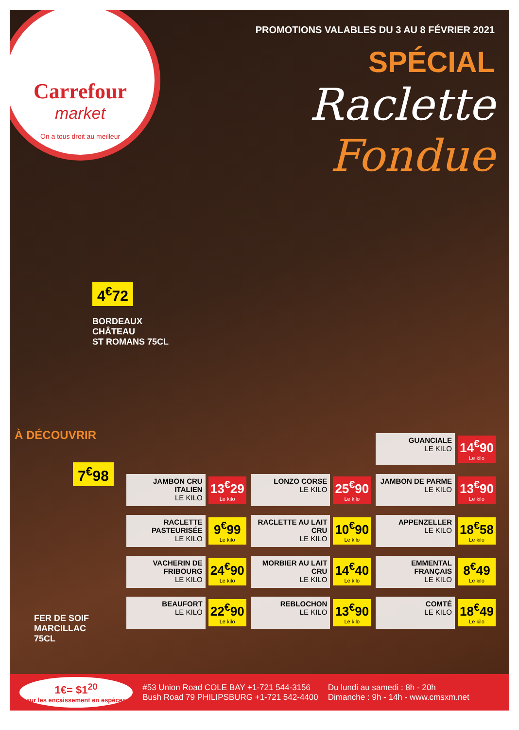Carrefour
market
On a tous droit au meilleur
PROMOTIONS VALABLES DU 3 AU 8 FÉVRIER 2021
SPÉCIAL
Raclette
Fondue
4<sup>€</sup>72
BORDEAUX
CHÂTEAU
ST ROMANS 75CL
7<sup>€</sup>98
À DÉCOUVRIR
FER DE SOIF
MARCILLAC
75CL
GUANCIALE
LE KILO
14<sup>€</sup>90
Le kilo
JAMBON CRU ITALIEN
LE KILO
13<sup>€</sup>29
Le kilo
LONZO CORSE
LE KILO
25<sup>€</sup>90
Le kilo
JAMBON DE PARME
LE KILO
13<sup>€</sup>90
Le kilo
RACLETTE PASTEURISÉE
LE KILO
9<sup>€</sup>99 Le kilo
RACLETTE AU LAIT CRU
LE KILO
10<sup>€</sup>90 Le kilo
APPENZELLER
LE KILO
18<sup>€</sup>58 Le kilo
VACHERIN DE FRIBOURG
LE KILO
24<sup>€</sup>90 Le kilo
MORBIER AU LAIT CRU
LE KILO
14<sup>€</sup>40 Le kilo
EMMENTAL FRANÇAIS
LE KILO
8<sup>€</sup>49 Le kilo
BEAUFORT
LE KILO
22<sup>€</sup>90 Le kilo
REBLOCHON
LE KILO
13<sup>€</sup>90 Le kilo
COMTÉ
LE KILO
18<sup>€</sup>49 Le kilo
1€= $1<sup>20</sup>
sur les encaissement en espèces
#53 Union Road COLE BAY +1-721 544-3156
Bush Road 79 PHILIPSBURG +1-721 542-4400
Du lundi au samedi : 8h - 20h
Dimanche : 9h - 14h - www.cmsxm.net